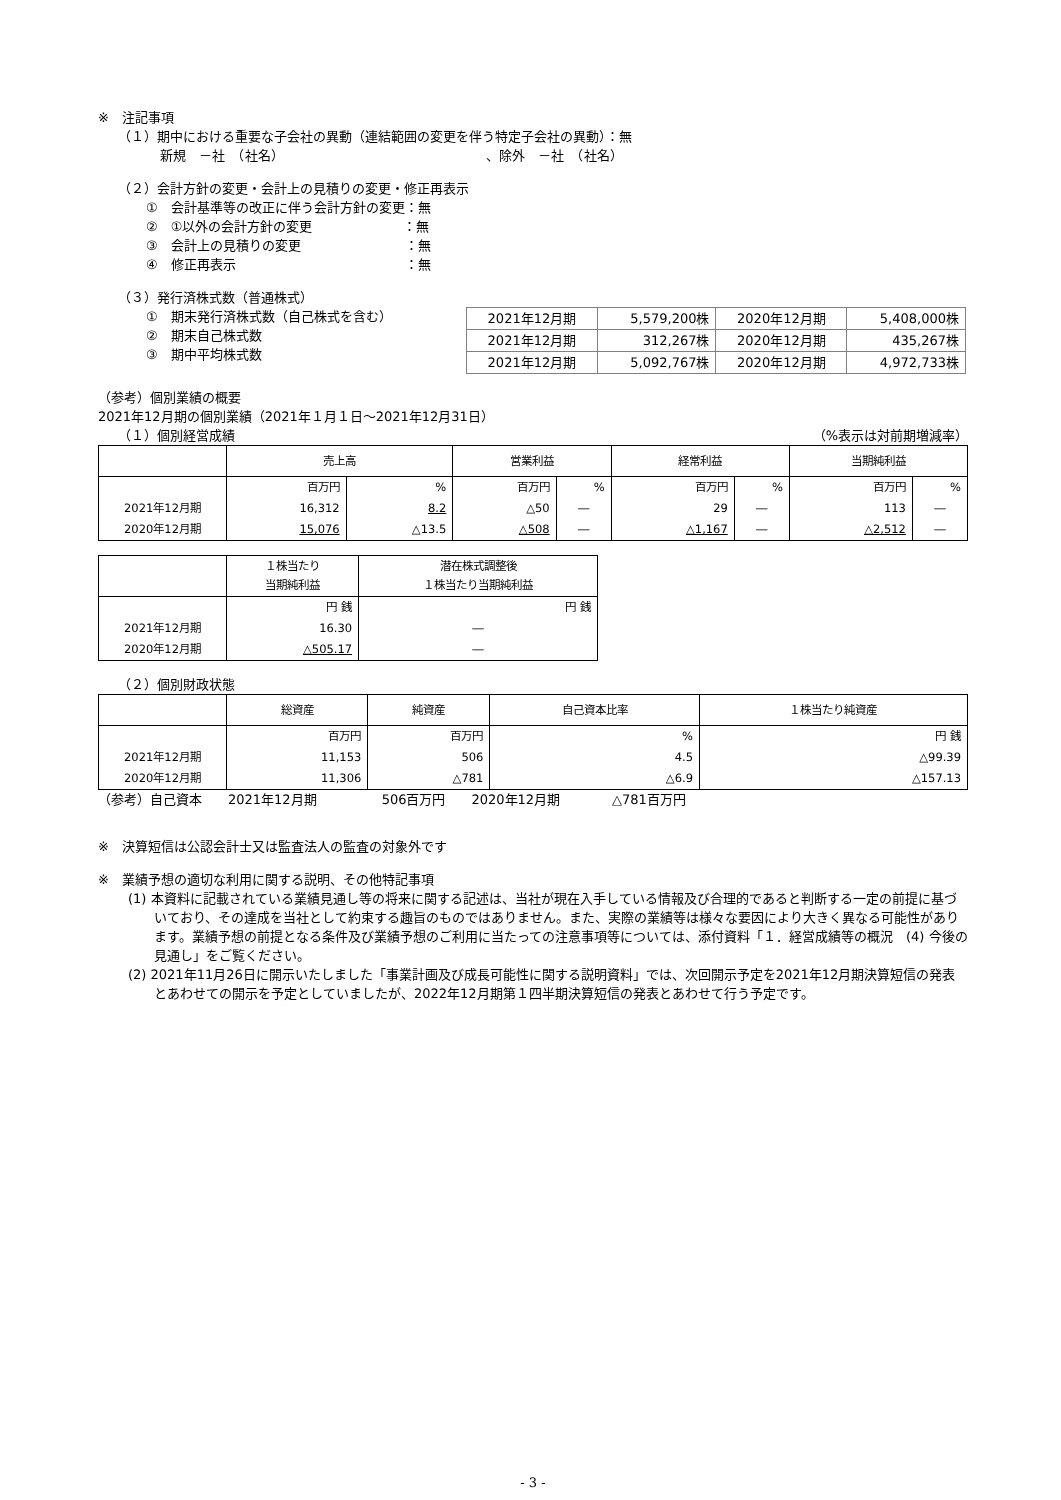※　注記事項
（１）期中における重要な子会社の異動（連結範囲の変更を伴う特定子会社の異動）：無
新規　－社　（社名）　　　　　　　　　　　　　　　　、除外　－社　（社名）
（２）会計方針の変更・会計上の見積りの変更・修正再表示
①　会計基準等の改正に伴う会計方針の変更：無
②　①以外の会計方針の変更　　　　　　　：無
③　会計上の見積りの変更　　　　　　　　：無
④　修正再表示　　　　　　　　　　　　　：無
（３）発行済株式数（普通株式）
①　期末発行済株式数（自己株式を含む）
②　期末自己株式数
③　期中平均株式数
| 2021年12月期 | 5,579,200株 | 2020年12月期 | 5,408,000株 |
| 2021年12月期 | 312,267株 | 2020年12月期 | 435,267株 |
| 2021年12月期 | 5,092,767株 | 2020年12月期 | 4,972,733株 |
（参考）個別業績の概要
2021年12月期の個別業績（2021年１月１日～2021年12月31日）
（１）個別経営成績 （%表示は対前期増減率）
| | 売上高 | | 営業利益 | | 経常利益 | | 当期純利益 | |
| --- | --- | --- | --- | --- | --- | --- | --- | --- |
| | 百万円 | % | 百万円 | % | 百万円 | % | 百万円 | % |
| 2021年12月期 | 16,312 | 8.2 | △50 | ― | 29 | ― | 113 | ― |
| 2020年12月期 | 15,076 | △13.5 | △508 | ― | △1,167 | ― | △2,512 | ― |
| | １株当たり 当期純利益 | 潜在株式調整後 １株当たり当期純利益 |
| --- | --- | --- |
| | 円 銭 | 円 銭 |
| 2021年12月期 | 16.30 | ― |
| 2020年12月期 | △505.17 | ― |
（２）個別財政状態
| | 総資産 | 純資産 | 自己資本比率 | １株当たり純資産 |
| --- | --- | --- | --- | --- |
| | 百万円 | 百万円 | % | 円 銭 |
| 2021年12月期 | 11,153 | 506 | 4.5 | △99.39 |
| 2020年12月期 | 11,306 | △781 | △6.9 | △157.13 |
（参考）自己資本　　2021年12月期　　　　　506百万円　　2020年12月期　　　　△781百万円
※　決算短信は公認会計士又は監査法人の監査の対象外です
※　業績予想の適切な利用に関する説明、その他特記事項
(1) 本資料に記載されている業績見通し等の将来に関する記述は、当社が現在入手している情報及び合理的であると判断する一定の前提に基づいており、その達成を当社として約束する趣旨のものではありません。また、実際の業績等は様々な要因により大きく異なる可能性があります。業績予想の前提となる条件及び業績予想のご利用に当たっての注意事項等については、添付資料「１．経営成績等の概況　(4) 今後の見通し」をご覧ください。
(2) 2021年11月26日に開示いたしました「事業計画及び成長可能性に関する説明資料」では、次回開示予定を2021年12月期決算短信の発表とあわせての開示を予定としていましたが、2022年12月期第１四半期決算短信の発表とあわせて行う予定です。
- 3 -